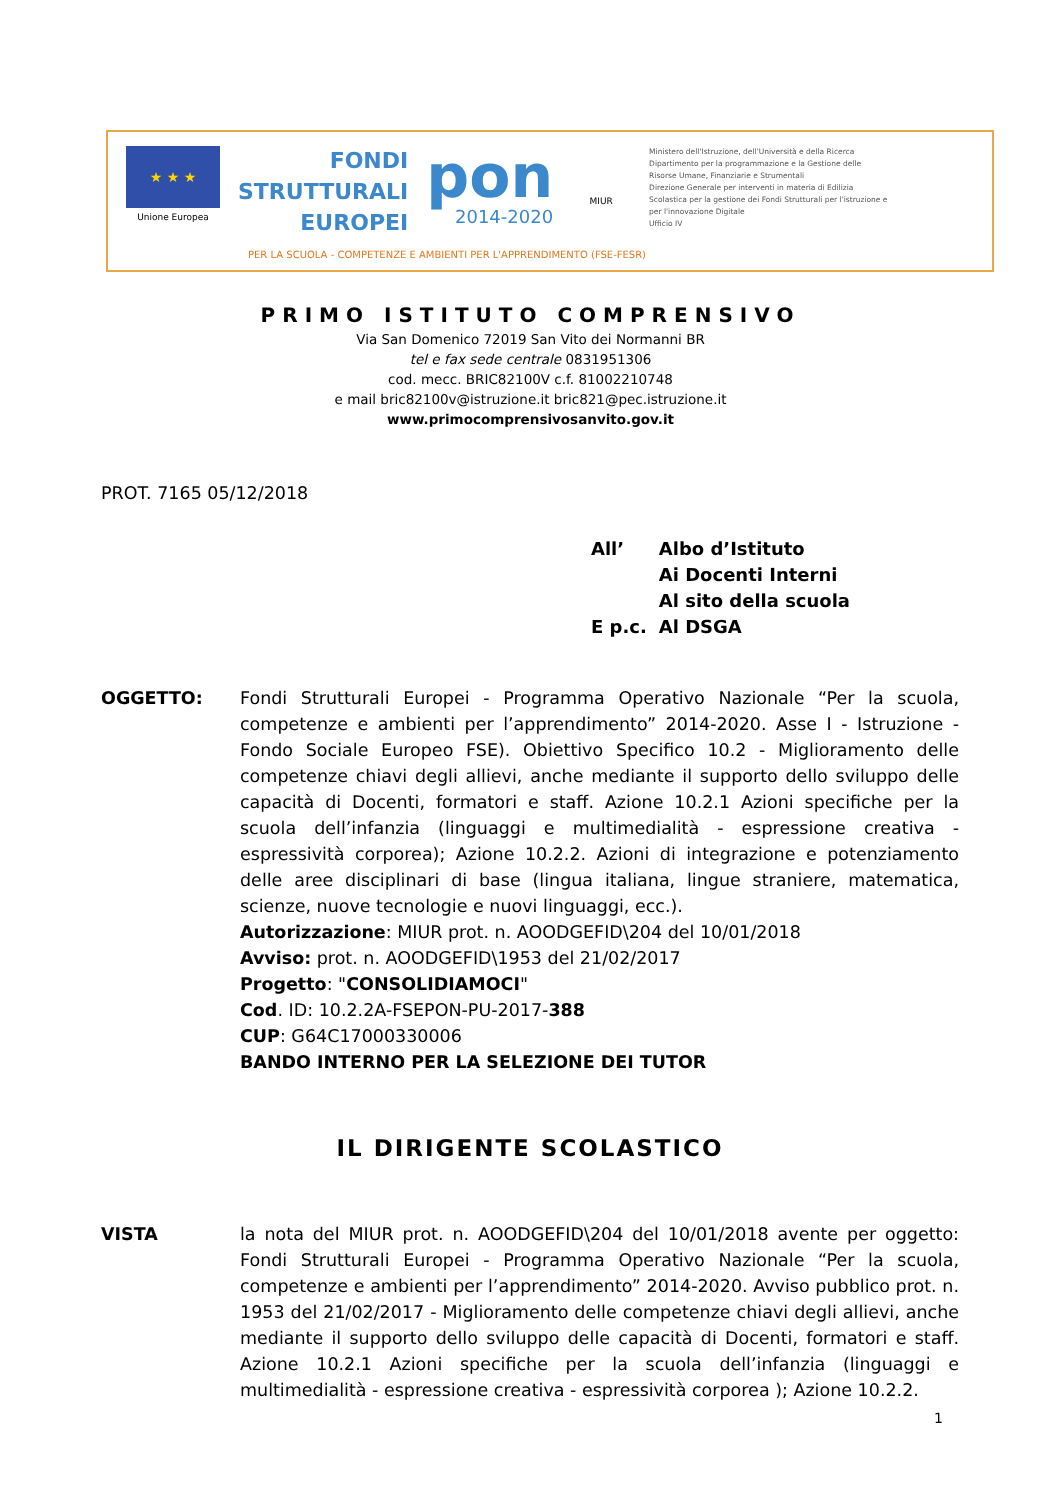★ ★ ★
Unione Europea
FONDI
STRUTTURALI
EUROPEI
pon
2014-2020
MIUR
Ministero dell'Istruzione, dell'Università e della Ricerca
Dipartimento per la programmazione e la Gestione delle Risorse Umane, Finanziarie e Strumentali
Direzione Generale per interventi in materia di Edilizia Scolastica per la gestione dei Fondi Strutturali per l'istruzione e per l'innovazione Digitale
Ufficio IV
PER LA SCUOLA - COMPETENZE E AMBIENTI PER L'APPRENDIMENTO (FSE-FESR)
PRIMO ISTITUTO COMPRENSIVO
Via San Domenico 72019 San Vito dei Normanni BR
tel e fax sede centrale 0831951306
cod. mecc. BRIC82100V c.f. 81002210748
e mail bric82100v@istruzione.it bric821@pec.istruzione.it
www.primocomprensivosanvito.gov.it
PROT. 7165 05/12/2018
| All’ | Albo d’Istituto |
| | Ai Docenti Interni |
| | Al sito della scuola |
| E p.c. | Al DSGA |
OGGETTO: Fondi Strutturali Europei - Programma Operativo Nazionale “Per la scuola, competenze e ambienti per l’apprendimento” 2014-2020. Asse I - Istruzione - Fondo Sociale Europeo FSE). Obiettivo Specifico 10.2 - Miglioramento delle competenze chiavi degli allievi, anche mediante il supporto dello sviluppo delle capacità di Docenti, formatori e staff. Azione 10.2.1 Azioni specifiche per la scuola dell’infanzia (linguaggi e multimedialità - espressione creativa - espressività corporea); Azione 10.2.2. Azioni di integrazione e potenziamento delle aree disciplinari di base (lingua italiana, lingue straniere, matematica, scienze, nuove tecnologie e nuovi linguaggi, ecc.).
Autorizzazione: MIUR prot. n. AOODGEFID\204 del 10/01/2018
Avviso: prot. n. AOODGEFID\1953 del 21/02/2017
Progetto: "CONSOLIDIAMOCI"
Cod. ID: 10.2.2A-FSEPON-PU-2017-388
CUP: G64C17000330006
BANDO INTERNO PER LA SELEZIONE DEI TUTOR
IL DIRIGENTE SCOLASTICO
VISTA la nota del MIUR prot. n. AOODGEFID\204 del 10/01/2018 avente per oggetto: Fondi Strutturali Europei - Programma Operativo Nazionale “Per la scuola, competenze e ambienti per l’apprendimento” 2014-2020. Avviso pubblico prot. n. 1953 del 21/02/2017 - Miglioramento delle competenze chiavi degli allievi, anche mediante il supporto dello sviluppo delle capacità di Docenti, formatori e staff. Azione 10.2.1 Azioni specifiche per la scuola dell’infanzia (linguaggi e multimedialità - espressione creativa - espressività corporea ); Azione 10.2.2.
1